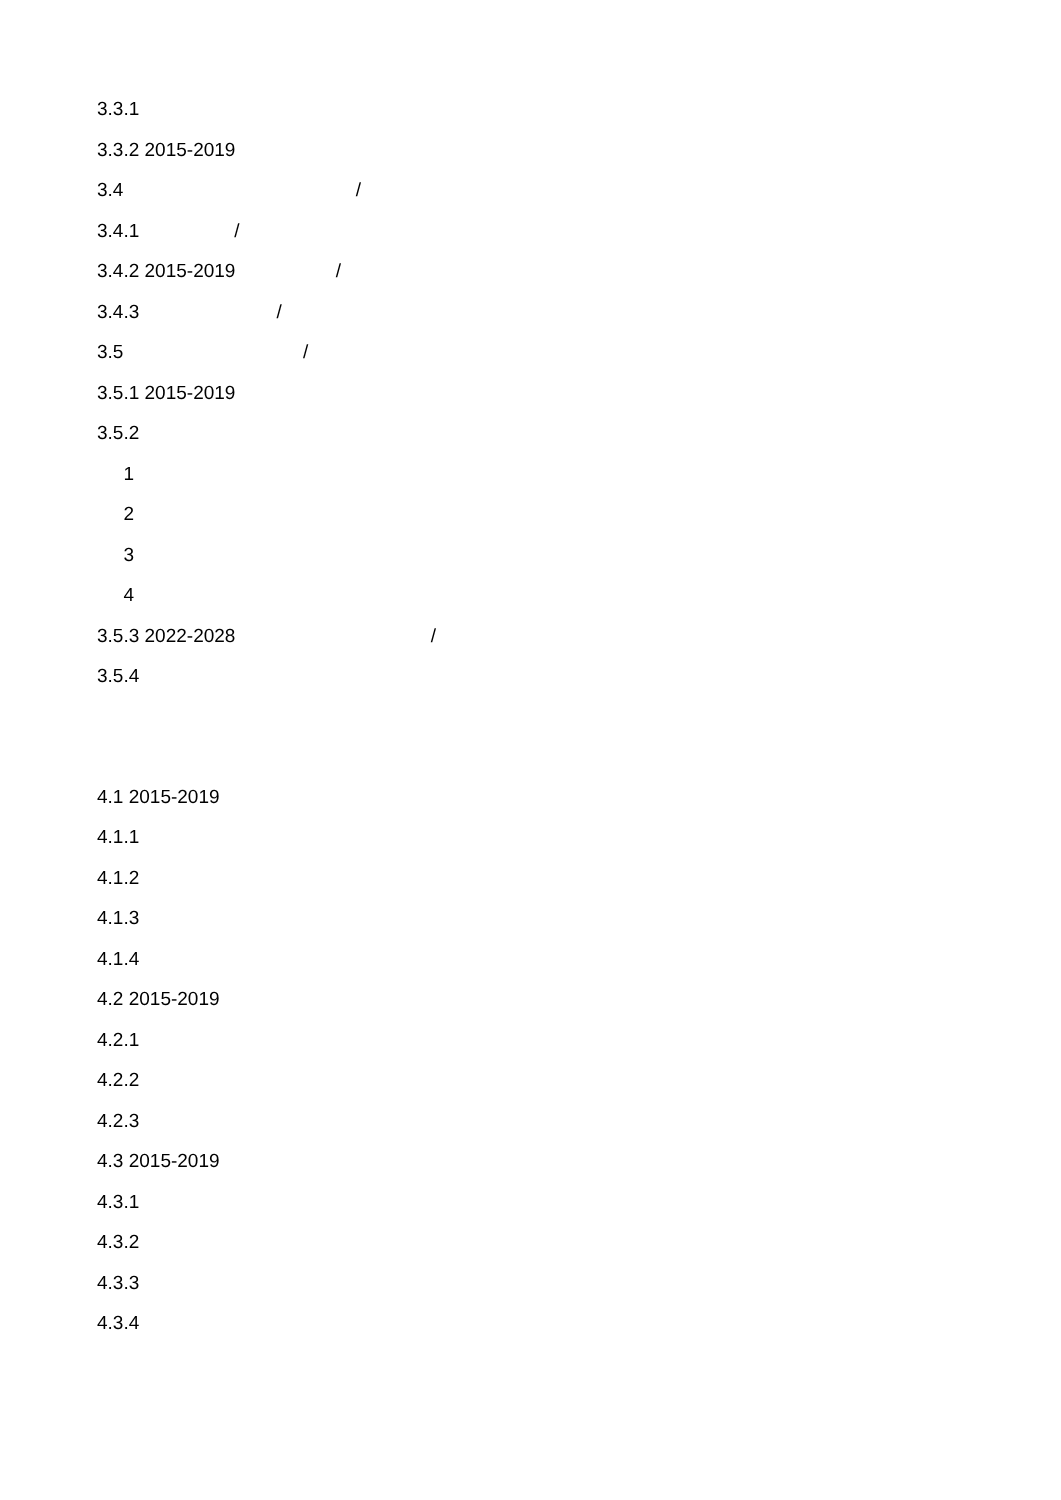3.3.1
3.3.2 2015-2019
3.4 /
3.4.1 /
3.4.2 2015-2019 /
3.4.3 /
3.5 /
3.5.1 2015-2019
3.5.2
1
2
3
4
3.5.3 2022-2028 /
3.5.4
4.1 2015-2019
4.1.1
4.1.2
4.1.3
4.1.4
4.2 2015-2019
4.2.1
4.2.2
4.2.3
4.3 2015-2019
4.3.1
4.3.2
4.3.3
4.3.4